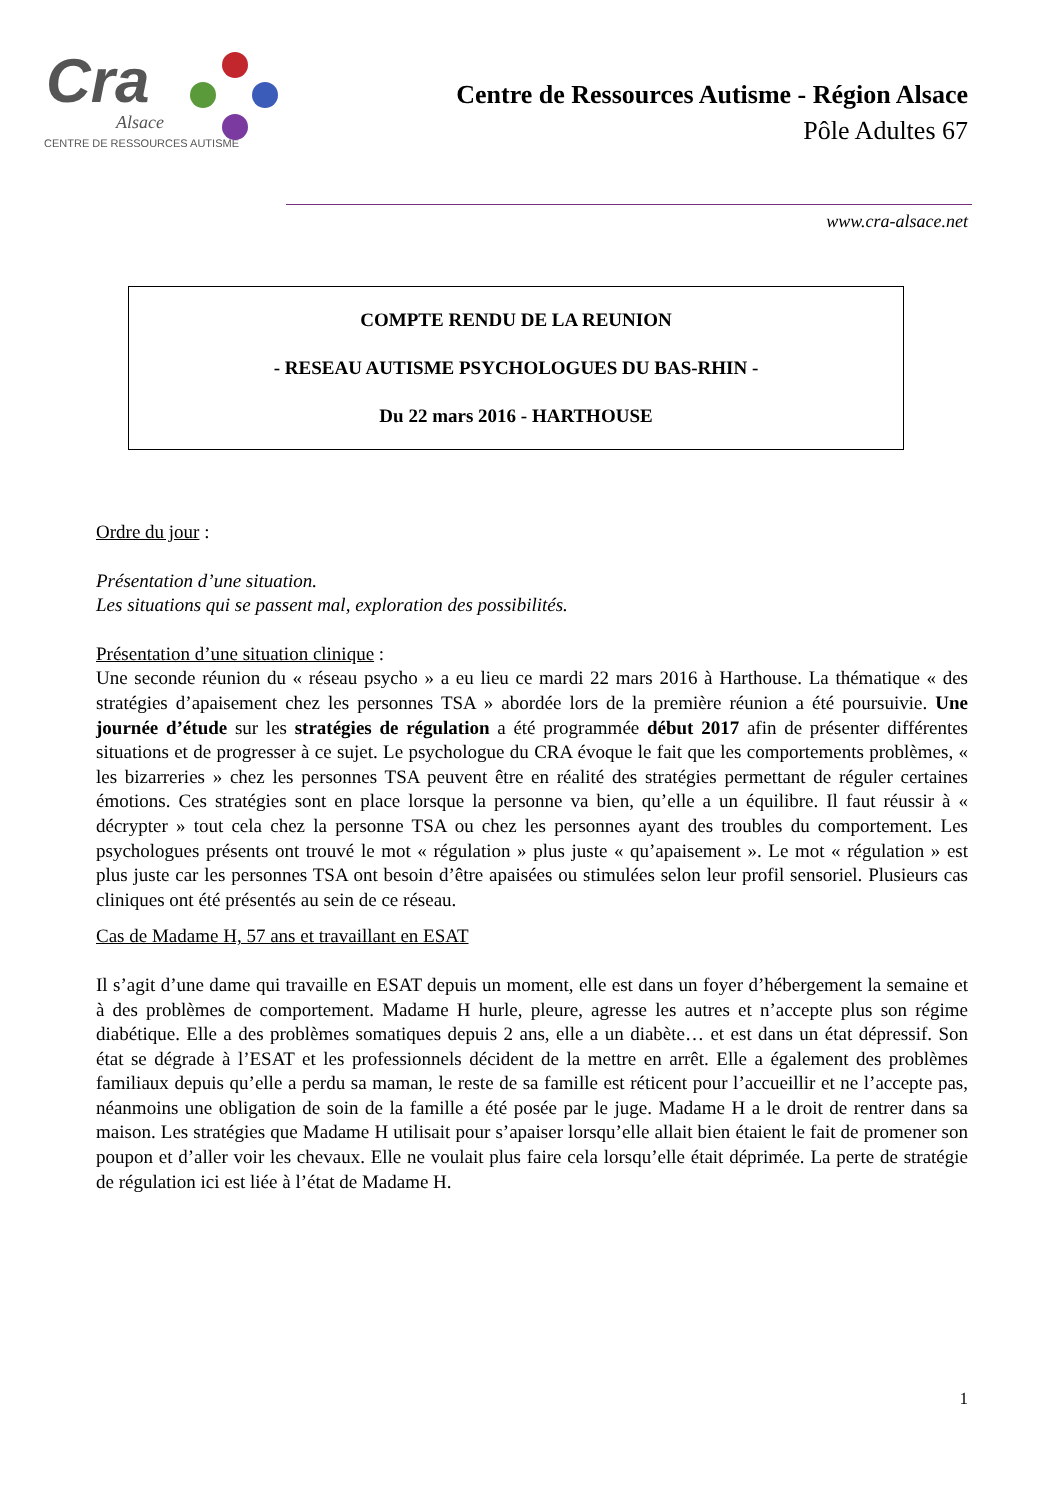Cra
Alsace
CENTRE DE RESSOURCES AUTISME
Centre de Ressources Autisme - Région Alsace
Pôle Adultes 67
www.cra-alsace.net
COMPTE RENDU DE LA REUNION
- RESEAU AUTISME PSYCHOLOGUES DU BAS-RHIN -
Du 22 mars 2016 - HARTHOUSE
Ordre du jour :
Présentation d’une situation.
Les situations qui se passent mal, exploration des possibilités.
Présentation d’une situation clinique :
Une seconde réunion du « réseau psycho » a eu lieu ce mardi 22 mars 2016 à Harthouse. La thématique « des stratégies d’apaisement chez les personnes TSA » abordée lors de la première réunion a été poursuivie. Une journée d’étude sur les stratégies de régulation a été programmée début 2017 afin de présenter différentes situations et de progresser à ce sujet. Le psychologue du CRA évoque le fait que les comportements problèmes, « les bizarreries » chez les personnes TSA peuvent être en réalité des stratégies permettant de réguler certaines émotions. Ces stratégies sont en place lorsque la personne va bien, qu’elle a un équilibre. Il faut réussir à « décrypter » tout cela chez la personne TSA ou chez les personnes ayant des troubles du comportement. Les psychologues présents ont trouvé le mot « régulation » plus juste « qu’apaisement ». Le mot « régulation » est plus juste car les personnes TSA ont besoin d’être apaisées ou stimulées selon leur profil sensoriel. Plusieurs cas cliniques ont été présentés au sein de ce réseau.
Cas de Madame H, 57 ans et travaillant en ESAT
Il s’agit d’une dame qui travaille en ESAT depuis un moment, elle est dans un foyer d’hébergement la semaine et à des problèmes de comportement. Madame H hurle, pleure, agresse les autres et n’accepte plus son régime diabétique. Elle a des problèmes somatiques depuis 2 ans, elle a un diabète… et est dans un état dépressif. Son état se dégrade à l’ESAT et les professionnels décident de la mettre en arrêt. Elle a également des problèmes familiaux depuis qu’elle a perdu sa maman, le reste de sa famille est réticent pour l’accueillir et ne l’accepte pas, néanmoins une obligation de soin de la famille a été posée par le juge. Madame H a le droit de rentrer dans sa maison. Les stratégies que Madame H utilisait pour s’apaiser lorsqu’elle allait bien étaient le fait de promener son poupon et d’aller voir les chevaux. Elle ne voulait plus faire cela lorsqu’elle était déprimée. La perte de stratégie de régulation ici est liée à l’état de Madame H.
1